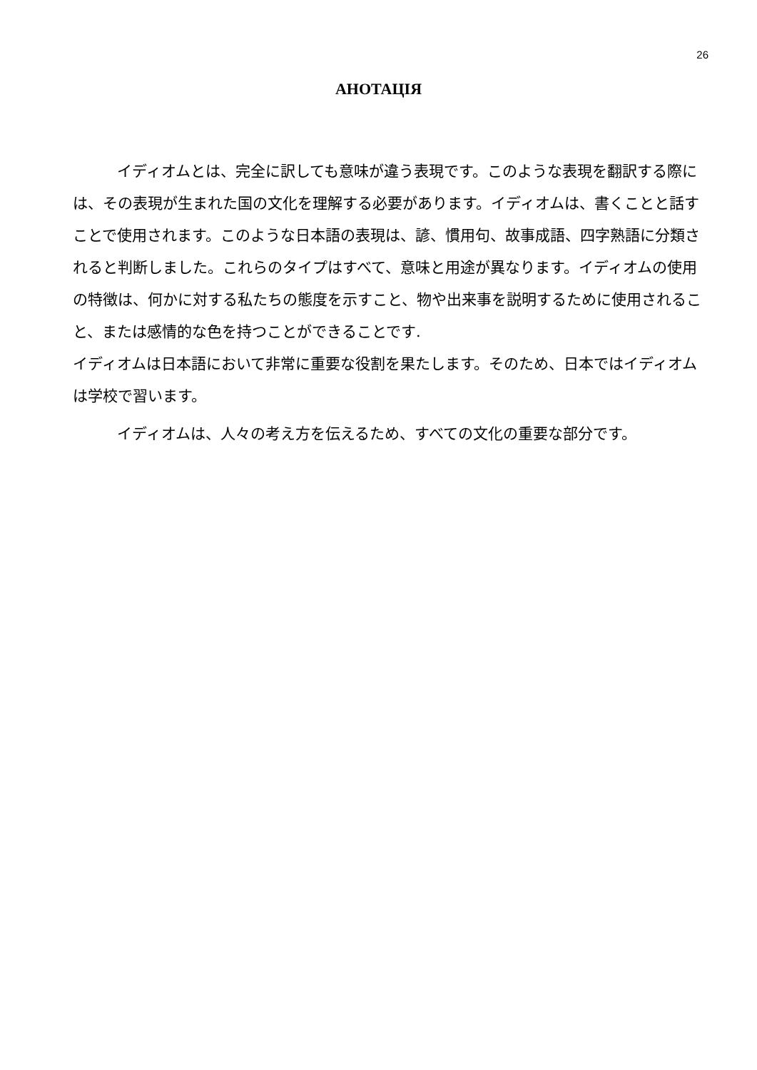26
АНОТАЦІЯ
イディオムとは、完全に訳しても意味が違う表現です。このような表現を翻訳する際には、その表現が生まれた国の文化を理解する必要があります。イディオムは、書くことと話すことで使用されます。このような日本語の表現は、諺、慣用句、故事成語、四字熟語に分類されると判断しました。これらのタイプはすべて、意味と用途が異なります。イディオムの使用の特徴は、何かに対する私たちの態度を示すこと、物や出来事を説明するために使用されること、または感情的な色を持つことができることです.
イディオムは日本語において非常に重要な役割を果たします。そのため、日本ではイディオムは学校で習います。
イディオムは、人々の考え方を伝えるため、すべての文化の重要な部分です。